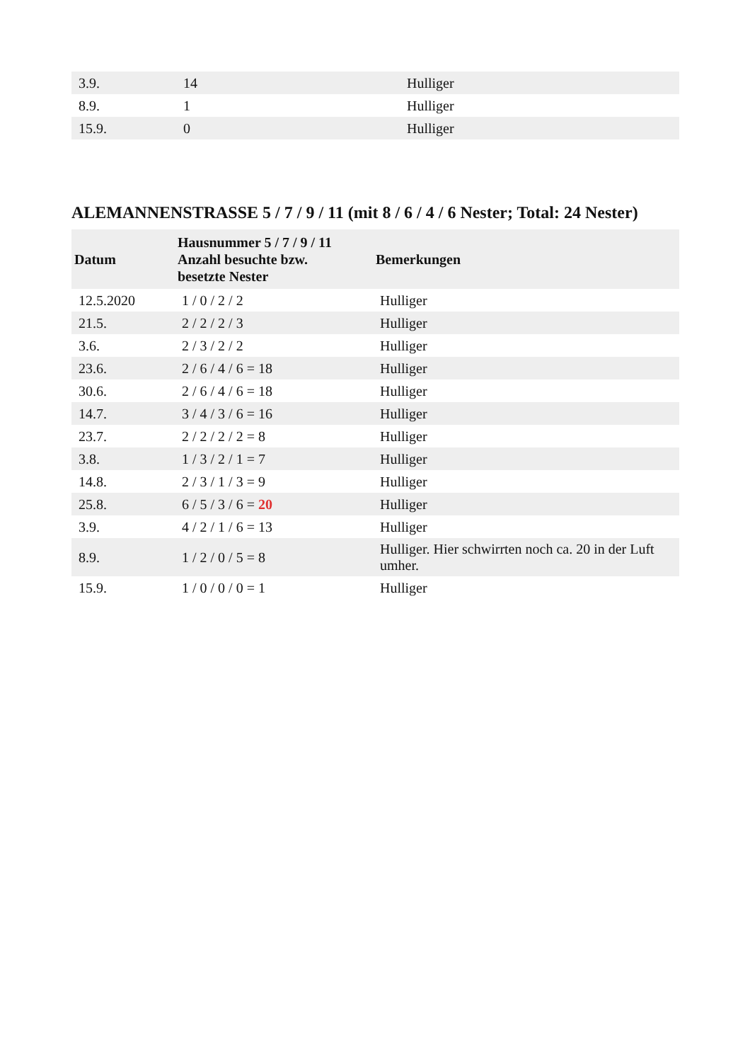| 3.9. | 14 | Hulliger |
| 8.9. | 1 | Hulliger |
| 15.9. | 0 | Hulliger |
ALEMANNENSTRASSE 5 / 7 / 9 / 11 (mit 8 / 6 / 4 / 6 Nester; Total: 24 Nester)
| Datum | Hausnummer 5 / 7 / 9 / 11 Anzahl besuchte bzw. besetzte Nester | Bemerkungen |
| --- | --- | --- |
| 12.5.2020 | 1 / 0 / 2 / 2 | Hulliger |
| 21.5. | 2 / 2 / 2 / 3 | Hulliger |
| 3.6. | 2 / 3 / 2 / 2 | Hulliger |
| 23.6. | 2 / 6 / 4 / 6 = 18 | Hulliger |
| 30.6. | 2 / 6 / 4 / 6 = 18 | Hulliger |
| 14.7. | 3 / 4 / 3 / 6 = 16 | Hulliger |
| 23.7. | 2 / 2 / 2 / 2 = 8 | Hulliger |
| 3.8. | 1 / 3 / 2 / 1 = 7 | Hulliger |
| 14.8. | 2 / 3 / 1 / 3 = 9 | Hulliger |
| 25.8. | 6 / 5 / 3 / 6 = 20 | Hulliger |
| 3.9. | 4 / 2 / 1 / 6 = 13 | Hulliger |
| 8.9. | 1 / 2 / 0 / 5 = 8 | Hulliger. Hier schwirrten noch ca. 20 in der Luft umher. |
| 15.9. | 1 / 0 / 0 / 0 = 1 | Hulliger |